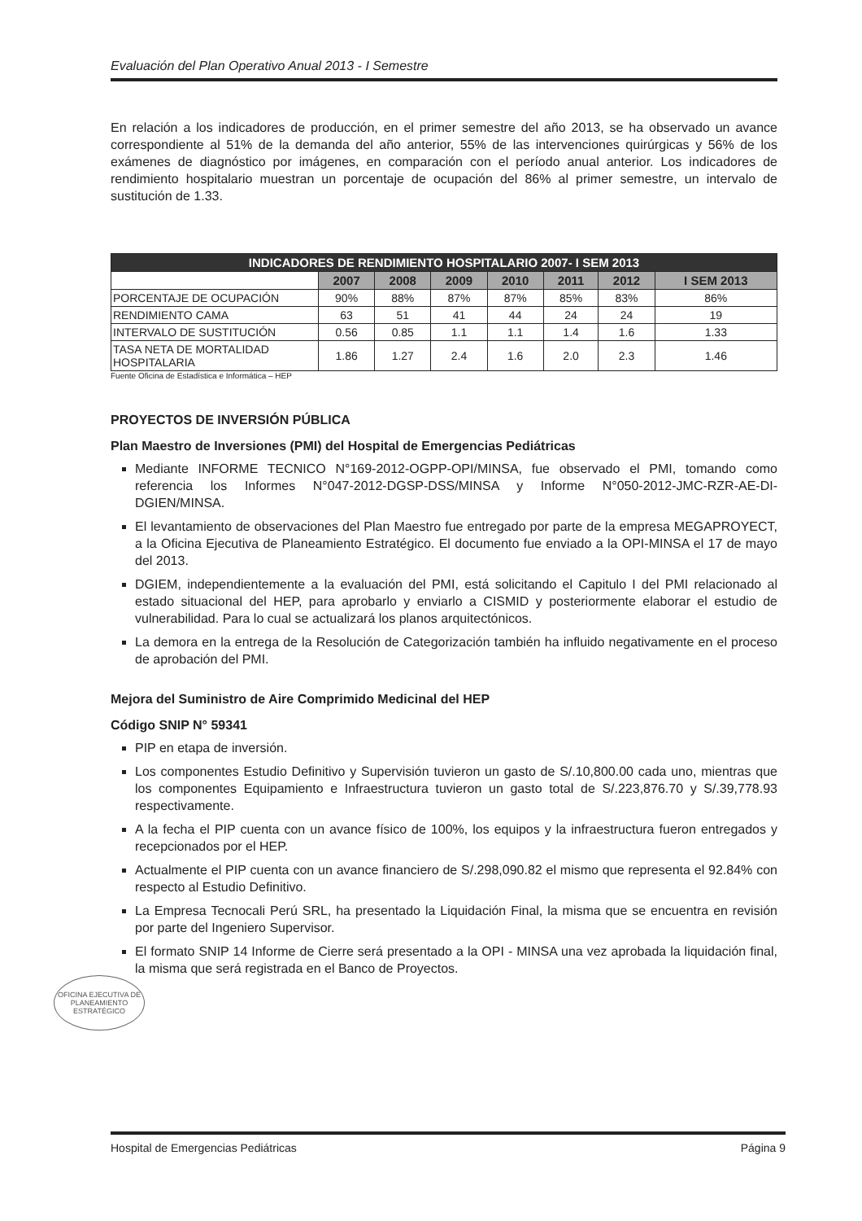Evaluación del Plan Operativo Anual 2013 - I Semestre
En relación a los indicadores de producción, en el primer semestre del año 2013, se ha observado un avance correspondiente al 51% de la demanda del año anterior, 55% de las intervenciones quirúrgicas y 56% de los exámenes de diagnóstico por imágenes, en comparación con el período anual anterior. Los indicadores de rendimiento hospitalario muestran un porcentaje de ocupación del 86% al primer semestre, un intervalo de sustitución de 1.33.
| INDICADORES DE RENDIMIENTO HOSPITALARIO 2007- I SEM 2013 | | | | | | | |
| | 2007 | 2008 | 2009 | 2010 | 2011 | 2012 | I SEM 2013 |
| PORCENTAJE DE OCUPACIÓN | 90% | 88% | 87% | 87% | 85% | 83% | 86% |
| RENDIMIENTO CAMA | 63 | 51 | 41 | 44 | 24 | 24 | 19 |
| INTERVALO DE SUSTITUCIÓN | 0.56 | 0.85 | 1.1 | 1.1 | 1.4 | 1.6 | 1.33 |
| TASA NETA DE MORTALIDAD HOSPITALARIA | 1.86 | 1.27 | 2.4 | 1.6 | 2.0 | 2.3 | 1.46 |
Fuente Oficina de Estadística e Informática – HEP
PROYECTOS DE INVERSIÓN PÚBLICA
Plan Maestro de Inversiones (PMI) del Hospital de Emergencias Pediátricas
Mediante INFORME TECNICO N°169-2012-OGPP-OPI/MINSA, fue observado el PMI, tomando como referencia los Informes N°047-2012-DGSP-DSS/MINSA y Informe N°050-2012-JMC-RZR-AE-DI-DGIEN/MINSA.
El levantamiento de observaciones del Plan Maestro fue entregado por parte de la empresa MEGAPROYECT, a la Oficina Ejecutiva de Planeamiento Estratégico. El documento fue enviado a la OPI-MINSA el 17 de mayo del 2013.
DGIEM, independientemente a la evaluación del PMI, está solicitando el Capitulo I del PMI relacionado al estado situacional del HEP, para aprobarlo y enviarlo a CISMID y posteriormente elaborar el estudio de vulnerabilidad. Para lo cual se actualizará los planos arquitectónicos.
La demora en la entrega de la Resolución de Categorización también ha influido negativamente en el proceso de aprobación del PMI.
Mejora del Suministro de Aire Comprimido Medicinal del HEP
Código SNIP N° 59341
PIP en etapa de inversión.
Los componentes Estudio Definitivo y Supervisión tuvieron un gasto de S/.10,800.00 cada uno, mientras que los componentes Equipamiento e Infraestructura tuvieron un gasto total de S/.223,876.70 y S/.39,778.93 respectivamente.
A la fecha el PIP cuenta con un avance físico de 100%, los equipos y la infraestructura fueron entregados y recepcionados por el HEP.
Actualmente el PIP cuenta con un avance financiero de S/.298,090.82 el mismo que representa el 92.84% con respecto al Estudio Definitivo.
La Empresa Tecnocali Perú SRL, ha presentado la Liquidación Final, la misma que se encuentra en revisión por parte del Ingeniero Supervisor.
El formato SNIP 14 Informe de Cierre será presentado a la OPI - MINSA una vez aprobada la liquidación final, la misma que será registrada en el Banco de Proyectos.
OFICINA EJECUTIVA DE PLANEAMIENTO ESTRATÉGICO
Hospital de Emergencias Pediátricas Página 9